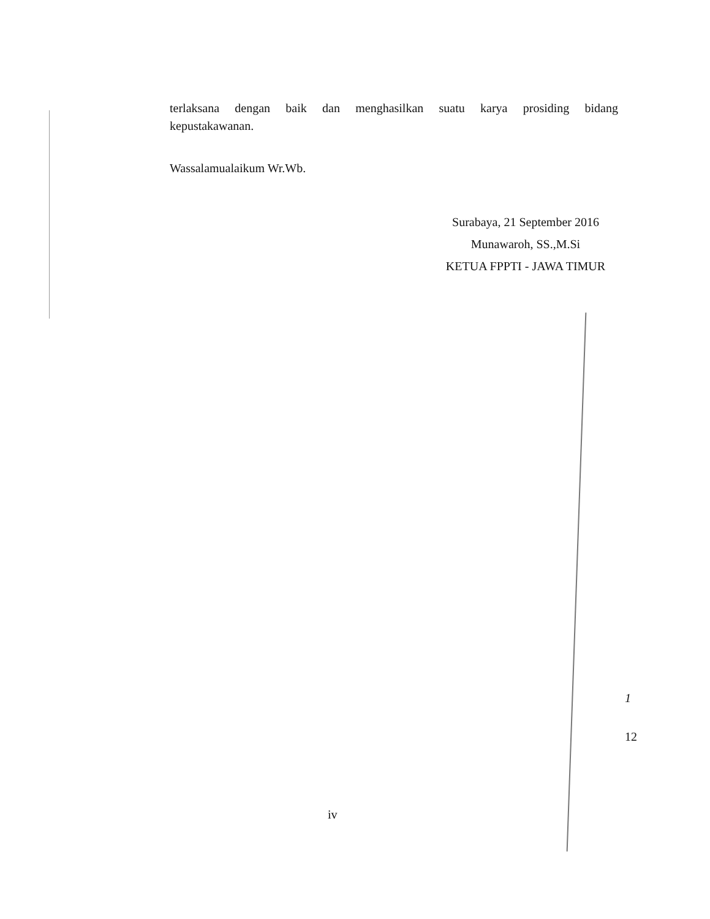terlaksana dengan baik dan menghasilkan suatu karya prosiding bidang
kepustakawanan.
Wassalamualaikum Wr.Wb.
Surabaya, 21 September 2016
Munawaroh, SS.,M.Si
KETUA FPPTI - JAWA TIMUR
1
12
iv